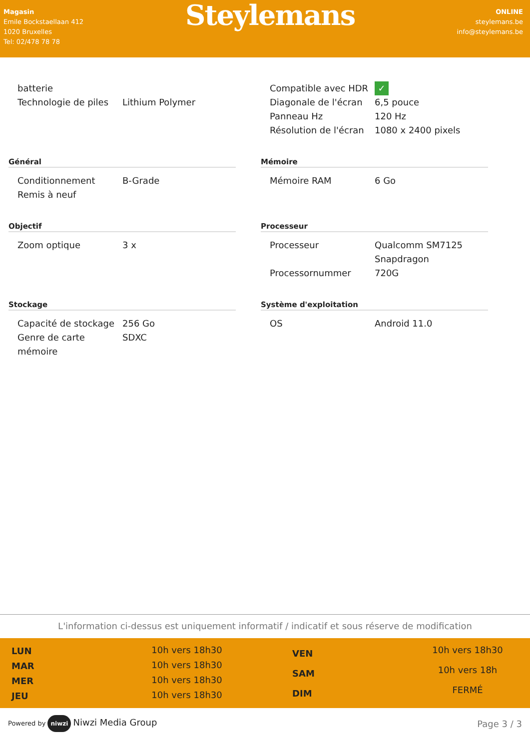Magasin
Emile Bockstaellaan 412
1020 Bruxelles
Tel: 02/478 78 78
Steylemans
ONLINE
steylemans.be
info@steylemans.be
| batterie | |
| Technologie de piles | Lithium Polymer |
| Compatible avec HDR | ✓ |
| Diagonale de l'écran | 6,5 pouce |
| Panneau Hz | 120 Hz |
| Résolution de l'écran | 1080 x 2400 pixels |
Général
| Conditionnement | B-Grade |
| Remis à neuf | |
Mémoire
| Mémoire RAM | 6 Go |
Objectif
| Zoom optique | 3 x |
Processeur
| Processeur | Qualcomm SM7125 Snapdragon |
| Processornummer | 720G |
Stockage
| Capacité de stockage | 256 Go |
| Genre de carte mémoire | SDXC |
Système d'exploitation
| OS | Android 11.0 |
L'information ci-dessus est uniquement informatif / indicatif et sous réserve de modification
| LUN | 10h vers 18h30 |
| MAR | 10h vers 18h30 |
| MER | 10h vers 18h30 |
| JEU | 10h vers 18h30 |
| VEN | 10h vers 18h30 |
| SAM | 10h vers 18h |
| DIM | FERMÉ |
Powered by niwzi Niwzi Media Group
Page 3 / 3